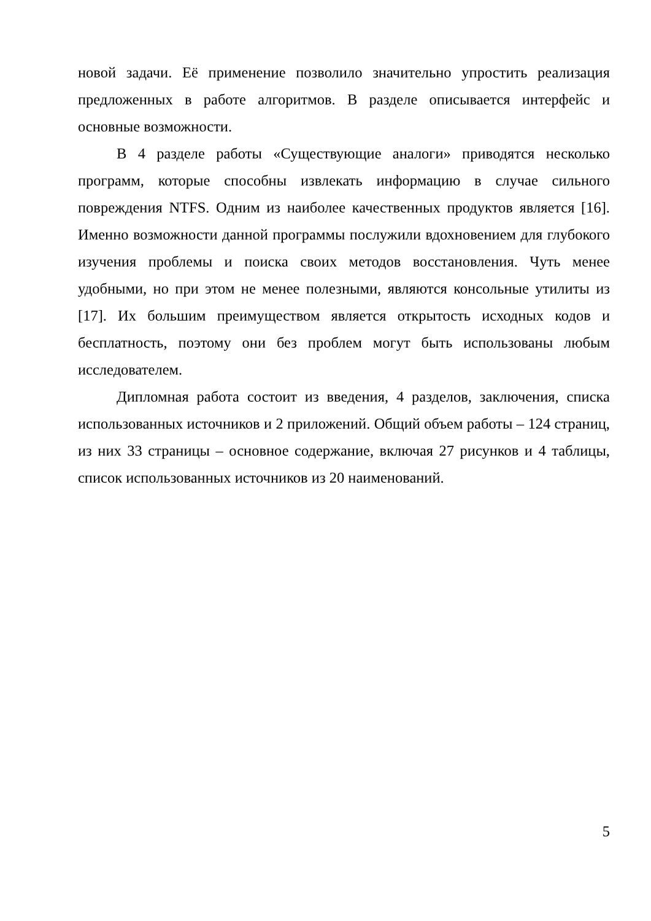новой задачи. Её применение позволило значительно упростить реализация предложенных в работе алгоритмов. В разделе описывается интерфейс и основные возможности.
В 4 разделе работы «Существующие аналоги» приводятся несколько программ, которые способны извлекать информацию в случае сильного повреждения NTFS. Одним из наиболее качественных продуктов является [16]. Именно возможности данной программы послужили вдохновением для глубокого изучения проблемы и поиска своих методов восстановления. Чуть менее удобными, но при этом не менее полезными, являются консольные утилиты из [17]. Их большим преимуществом является открытость исходных кодов и бесплатность, поэтому они без проблем могут быть использованы любым исследователем.
Дипломная работа состоит из введения, 4 разделов, заключения, списка использованных источников и 2 приложений. Общий объем работы – 124 страниц, из них 33 страницы – основное содержание, включая 27 рисунков и 4 таблицы, список использованных источников из 20 наименований.
5